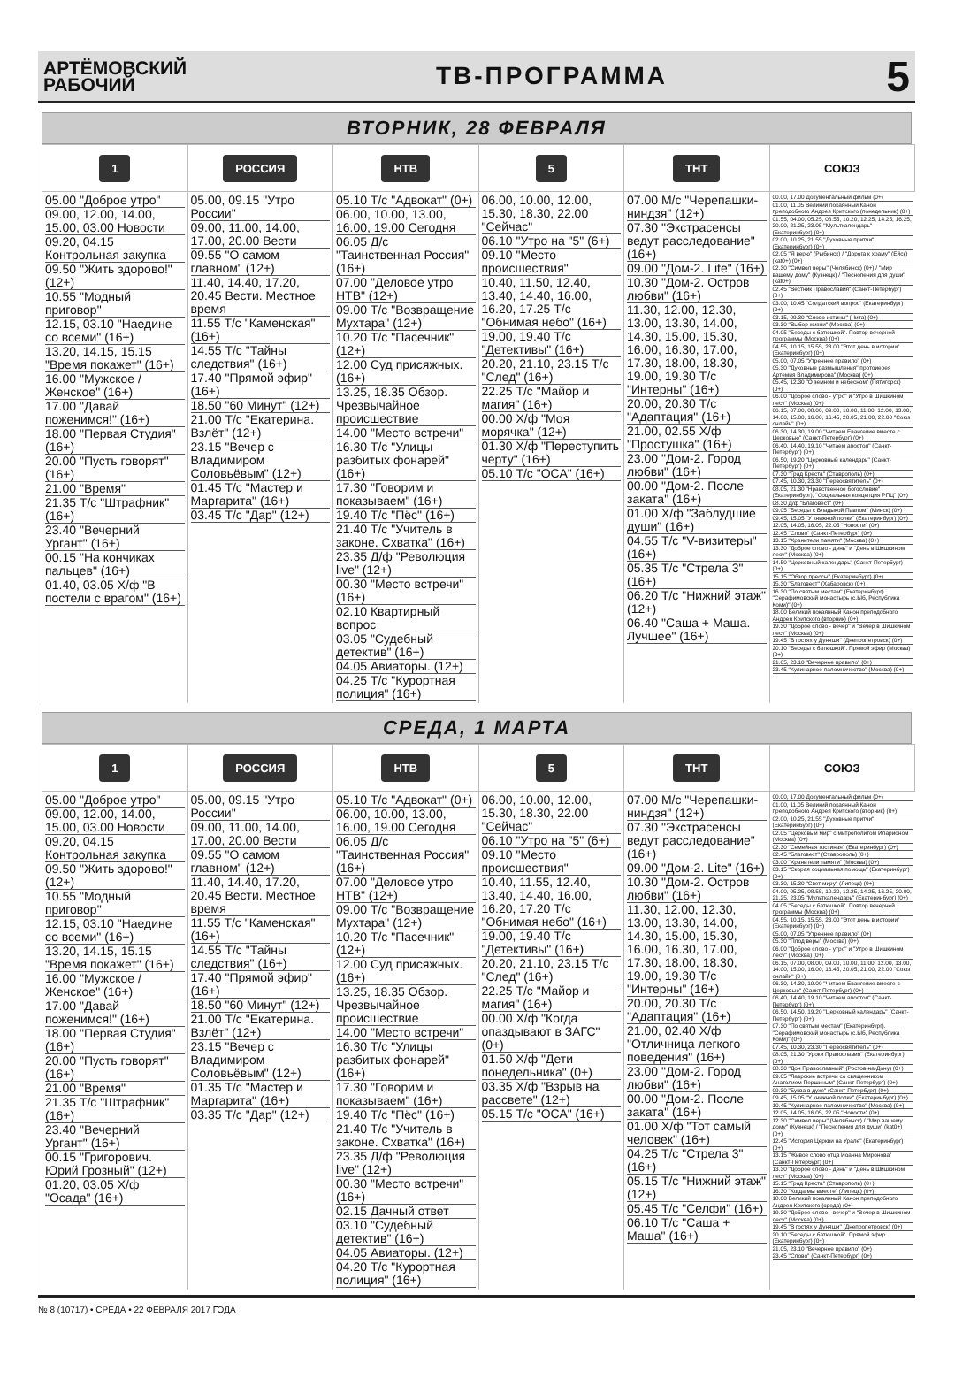АРТЁМОВСКИЙ
РАБОЧИЙ
ТВ-ПРОГРАММА
5
ВТОРНИК, 28 ФЕВРАЛЯ
| 1 | РОССИЯ | НТВ | 5 | ТНТ | СОЮЗ |
| --- | --- | --- | --- | --- | --- |
| 05.00 "Доброе утро" 09.00, 12.00, 14.00, 15.00, 03.00 Новости 09.20, 04.15 Контрольная закупка 09.50 "Жить здорово!" (12+) 10.55 "Модный приговор" 12.15, 03.10 "Наедине со всеми" (16+) 13.20, 14.15, 15.15 "Время покажет" (16+) 16.00 "Мужское / Женское" (16+) 17.00 "Давай поженимся!" (16+) 18.00 "Первая Студия" (16+) 20.00 "Пусть говорят" (16+) 21.00 "Время" 21.35 Т/с "Штрафник" (16+) 23.40 "Вечерний Ургант" (16+) 00.15 "На кончиках пальцев" (16+) 01.40, 03.05 Х/ф "В постели с врагом" (16+) | 05.00, 09.15 "Утро России" 09.00, 11.00, 14.00, 17.00, 20.00 Вести 09.55 "О самом главном" (12+) 11.40, 14.40, 17.20, 20.45 Вести. Местное время 11.55 Т/с "Каменская" (16+) 14.55 Т/с "Тайны следствия" (16+) 17.40 "Прямой эфир" (16+) 18.50 "60 Минут" (12+) 21.00 Т/с "Екатерина. Взлёт" (12+) 23.15 "Вечер с Владимиром Соловьёвым" (12+) 01.45 Т/с "Мастер и Маргарита" (16+) 03.45 Т/с "Дар" (12+) | 05.10 Т/с "Адвокат" (0+) 06.00, 10.00, 13.00, 16.00, 19.00 Сегодня 06.05 Д/с "Таинственная Россия" (16+) 07.00 "Деловое утро НТВ" (12+) 09.00 Т/с "Возвращение Мухтара" (12+) 10.20 Т/с "Пасечник" (12+) 12.00 Суд присяжных. (16+) 13.25, 18.35 Обзор. Чрезвычайное происшествие 14.00 "Место встречи" 16.30 Т/с "Улицы разбитых фонарей" (16+) 17.30 "Говорим и показываем" (16+) 19.40 Т/с "Пёс" (16+) 21.40 Т/с "Учитель в законе. Схватка" (16+) 23.35 Д/ф "Революция live" (12+) 00.30 "Место встречи" (16+) 02.10 Квартирный вопрос 03.05 "Судебный детектив" (16+) 04.05 Авиаторы. (12+) 04.25 Т/с "Курортная полиция" (16+) | 06.00, 10.00, 12.00, 15.30, 18.30, 22.00 "Сейчас" 06.10 "Утро на "5" (6+) 09.10 "Место происшествия" 10.40, 11.50, 12.40, 13.40, 14.40, 16.00, 16.20, 17.25 Т/с "Обнимая небо" (16+) 19.00, 19.40 Т/с "Детективы" (16+) 20.20, 21.10, 23.15 Т/с "След" (16+) 22.25 Т/с "Майор и магия" (16+) 00.00 Х/ф "Моя морячка" (12+) 01.30 Х/ф "Переступить черту" (16+) 05.10 Т/с "ОСА" (16+) | 07.00 М/с "Черепашки-ниндзя" (12+) 07.30 "Экстрасенсы ведут расследование" (16+) 09.00 "Дом-2. Lite" (16+) 10.30 "Дом-2. Остров любви" (16+) 11.30, 12.00, 12.30, 13.00, 13.30, 14.00, 14.30, 15.00, 15.30, 16.00, 16.30, 17.00, 17.30, 18.00, 18.30, 19.00, 19.30 Т/с "Интерны" (16+) 20.00, 20.30 Т/с "Адаптация" (16+) 21.00, 02.55 Х/ф "Простушка" (16+) 23.00 "Дом-2. Город любви" (16+) 00.00 "Дом-2. После заката" (16+) 01.00 Х/ф "Заблудшие души" (16+) 04.55 Т/с "V-визитеры" (16+) 05.35 Т/с "Стрела 3" (16+) 06.20 Т/с "Нижний этаж" (12+) 06.40 "Саша + Маша. Лучшее" (16+) | 00.00, 17.00 Документальный фильм (0+) 01.00, 11.05 Великий покаянный Канон преподобного Андрея Критского (понедельник) (0+) 01.55, 04.00, 05.25, 08.55, 10.20, 12.25, 14.25, 16.25, 20.00, 21.25, 23.05 "Мульткалендарь" (Екатеринбург) (0+) 02.00, 10.25, 21.55 "Духовные притчи" (Екатеринбург) (0+) 02.05 "Я верю" (Рыбинск) / "Дорога к храму" (Ейск) (kat0+) (0+) 02.30 "Символ веры" (Челябинск) (0+) / "Мир вашему дому" (Кузнецк) / "Песнопения для души" (kat0+) 02.45 "Вестник Православия" (Санкт-Петербург) (0+) 03.00, 10.45 "Солдатский вопрос" (Екатеринбург) (0+) 03.15, 09.30 "Слово истины" (Чита) (0+) 03.30 "Выбор жизни" (Москва) (0+) 04.05 "Беседы с батюшкой". Повтор вечерней программы (Москва) (0+) 04.55, 10.15, 15.55, 23.00 "Этот день в истории" (Екатеринбург) (0+) 05.00, 07.05 "Утреннее правило" (0+) 05.30 "Духовные размышления" протоиерея Артемия Владимирова" (Москва) (0+) 05.45, 12.30 "О земном и небесном" (Пятигорск) (0+) 06.00 "Доброе слово - утро" и "Утро в Шишкином лесу" (Москва) (0+) 06.15, 07.00, 08.00, 09.00, 10.00, 11.00, 12.00, 13.00, 14.00, 15.00, 16.00, 16.45, 20.05, 21.00, 22.00 "Союз онлайн" (0+) 06.30, 14.30, 19.00 "Читаем Евангелие вместе с Церковью" (Санкт-Петербург) (0+) 06.40, 14.40, 19.10 "Читаем апостол" (Санкт-Петербург) (0+) 06.50, 19.20 "Церковный календарь" (Санкт-Петербург) (0+) 07.30 "Град Креста" (Ставрополь) (0+) 07.45, 10.30, 23.30 "Первосвятитель" (0+) 08.05, 21.30 "Нравственное богословие" (Екатеринбург), "Социальная концепция РПЦ" (0+) 08.30 Д/ф "Благовест" (0+) 09.05 "Беседы с Владыкой Павлом" (Минск) (0+) 09.45, 15.05 "У книжной полки" (Екатеринбург) (0+) 12.05, 14.05, 16.05, 22.05 "Новости" (0+) 12.45 "Слово" (Санкт-Петербург) (0+) 13.15 "Хранители памяти" (Москва) (0+) 13.30 "Доброе слово - день" и "День в Шишкином лесу" (Москва) (0+) 14.50 "Церковный календарь" (Санкт-Петербург) (0+) 15.15 "Обзор прессы" (Екатеринбург) (0+) 15.30 "Благовест" (Хабаровск) (0+) 16.30 "По святым местам" (Екатеринбург). "Серафимовский монастырь (с.Ыб, Республика Коми)" (0+) 18.00 Великий покаянный Канон преподобного Андрея Критского (вторник) (0+) 19.30 "Доброе слово - вечер" и "Вечер в Шишкином лесу" (Москва) (0+) 19.45 "В гостях у Дуняши" (Днепропетровск) (0+) 20.10 "Беседы с батюшкой". Прямой эфир (Москва) (0+) 21.05, 23.10 "Вечернее правило" (0+) 23.45 "Кулинарное паломничество" (Москва) (0+) |
СРЕДА, 1 МАРТА
| 1 | РОССИЯ | НТВ | 5 | ТНТ | СОЮЗ |
| --- | --- | --- | --- | --- | --- |
| 05.00 "Доброе утро" 09.00, 12.00, 14.00, 15.00, 03.00 Новости 09.20, 04.15 Контрольная закупка 09.50 "Жить здорово!" (12+) 10.55 "Модный приговор" 12.15, 03.10 "Наедине со всеми" (16+) 13.20, 14.15, 15.15 "Время покажет" (16+) 16.00 "Мужское / Женское" (16+) 17.00 "Давай поженимся!" (16+) 18.00 "Первая Студия" (16+) 20.00 "Пусть говорят" (16+) 21.00 "Время" 21.35 Т/с "Штрафник" (16+) 23.40 "Вечерний Ургант" (16+) 00.15 "Григорович. Юрий Грозный" (12+) 01.20, 03.05 Х/ф "Осада" (16+) | 05.00, 09.15 "Утро России" 09.00, 11.00, 14.00, 17.00, 20.00 Вести 09.55 "О самом главном" (12+) 11.40, 14.40, 17.20, 20.45 Вести. Местное время 11.55 Т/с "Каменская" (16+) 14.55 Т/с "Тайны следствия" (16+) 17.40 "Прямой эфир" (16+) 18.50 "60 Минут" (12+) 21.00 Т/с "Екатерина. Взлёт" (12+) 23.15 "Вечер с Владимиром Соловьёвым" (12+) 01.35 Т/с "Мастер и Маргарита" (16+) 03.35 Т/с "Дар" (12+) | 05.10 Т/с "Адвокат" (0+) 06.00, 10.00, 13.00, 16.00, 19.00 Сегодня 06.05 Д/с "Таинственная Россия" (16+) 07.00 "Деловое утро НТВ" (12+) 09.00 Т/с "Возвращение Мухтара" (12+) 10.20 Т/с "Пасечник" (12+) 12.00 Суд присяжных. (16+) 13.25, 18.35 Обзор. Чрезвычайное происшествие 14.00 "Место встречи" 16.30 Т/с "Улицы разбитых фонарей" (16+) 17.30 "Говорим и показываем" (16+) 19.40 Т/с "Пёс" (16+) 21.40 Т/с "Учитель в законе. Схватка" (16+) 23.35 Д/ф "Революция live" (12+) 00.30 "Место встречи" (16+) 02.15 Дачный ответ 03.10 "Судебный детектив" (16+) 04.05 Авиаторы. (12+) 04.20 Т/с "Курортная полиция" (16+) | 06.00, 10.00, 12.00, 15.30, 18.30, 22.00 "Сейчас" 06.10 "Утро на "5" (6+) 09.10 "Место происшествия" 10.40, 11.55, 12.40, 13.40, 14.40, 16.00, 16.20, 17.20 Т/с "Обнимая небо" (16+) 19.00, 19.40 Т/с "Детективы" (16+) 20.20, 21.10, 23.15 Т/с "След" (16+) 22.25 Т/с "Майор и магия" (16+) 00.00 Х/ф "Когда опаздывают в ЗАГС" (0+) 01.50 Х/ф "Дети понедельника" (0+) 03.35 Х/ф "Взрыв на рассвете" (12+) 05.15 Т/с "ОСА" (16+) | 07.00 М/с "Черепашки-ниндзя" (12+) 07.30 "Экстрасенсы ведут расследование" (16+) 09.00 "Дом-2. Lite" (16+) 10.30 "Дом-2. Остров любви" (16+) 11.30, 12.00, 12.30, 13.00, 13.30, 14.00, 14.30, 15.00, 15.30, 16.00, 16.30, 17.00, 17.30, 18.00, 18.30, 19.00, 19.30 Т/с "Интерны" (16+) 20.00, 20.30 Т/с "Адаптация" (16+) 21.00, 02.40 Х/ф "Отличница легкого поведения" (16+) 23.00 "Дом-2. Город любви" (16+) 00.00 "Дом-2. После заката" (16+) 01.00 Х/ф "Тот самый человек" (16+) 04.25 Т/с "Стрела 3" (16+) 05.15 Т/с "Нижний этаж" (12+) 05.45 Т/с "Селфи" (16+) 06.10 Т/с "Саша + Маша" (16+) | 00.00, 17.00 Документальный фильм (0+) 01.00, 11.05 Великий покаянный Канон преподобного Андрея Критского (вторник) (0+) 02.00, 10.25, 21.55 "Духовные притчи" (Екатеринбург) (0+) 02.05 "Церковь и мир" с митрополитом Иларионом (Москва) (0+) 02.30 "Семейная гостиная" (Екатеринбург) (0+) 02.45 "Благовест" (Ставрополь) (0+) 03.00 "Хранители памяти" (Москва) (0+) 03.15 "Скорая социальная помощь" (Екатеринбург) (0+) 03.30, 15.30 "Свет миру" (Липецк) (0+) 04.00, 05.25, 08.55, 10.20, 12.25, 14.25, 16.25, 20.00, 21.25, 23.05 "Мульткалендарь" (Екатеринбург) (0+) 04.05 "Беседы с батюшкой". Повтор вечерней программы (Москва) (0+) 04.55, 10.15, 15.55, 23.00 "Этот день в истории" (Екатеринбург) (0+) 05.00, 07.05 "Утреннее правило" (0+) 05.30 "Плод веры" (Москва) (0+) 06.00 "Доброе слово - утро" и "Утро в Шишкином лесу" (Москва) (0+) 06.15, 07.00, 08.00, 09.00, 10.00, 11.00, 12.00, 13.00, 14.00, 15.00, 16.00, 16.45, 20.05, 21.00, 22.00 "Союз онлайн" (0+) 06.30, 14.30, 19.00 "Читаем Евангелие вместе с Церковью" (Санкт-Петербург) (0+) 06.40, 14.40, 19.10 "Читаем апостол" (Санкт-Петербург) (0+) 06.50, 14.50, 19.20 "Церковный календарь" (Санкт-Петербург) (0+) 07.30 "По святым местам" (Екатеринбург). "Серафимовский монастырь (с.Ыб, Республика Коми)" (0+) 07.45, 10.30, 23.30 "Первосвятитель" (0+) 08.05, 21.30 "Уроки Православия" (Екатеринбург) (0+) 08.30 "Дон Православный" (Ростов-на-Дону) (0+) 09.05 "Лаврские встречи со священником Анатолием Першиным" (Санкт-Петербург) (0+) 09.30 "Буква в духе" (Санкт-Петербург) (0+) 09.45, 15.05 "У книжной полки" (Екатеринбург) (0+) 10.45 "Кулинарное паломничество" (Москва) (0+) 12.05, 14.05, 16.05, 22.05 "Новости" (0+) 12.30 "Символ веры" (Челябинск) / "Мир вашему дому" (Кузнецк) / "Песнопения для души" (kat0+) (0+) 12.45 "История Церкви на Урале" (Екатеринбург) (0+) 13.15 "Живое слово отца Иоанна Миронова" (Санкт-Петербург) (0+) 13.30 "Доброе слово - день" и "День в Шишкином лесу" (Москва) (0+) 15.15 "Град Креста" (Ставрополь) (0+) 16.30 "Когда мы вместе" (Липецк) (0+) 18.00 Великий покаянный Канон преподобного Андрея Критского (среда) (0+) 19.30 "Доброе слово - вечер" и "Вечер в Шишкином лесу" (Москва) (0+) 19.45 "В гостях у Дуняши" (Днепропетровск) (0+) 20.10 "Беседы с батюшкой". Прямой эфир (Екатеринбург) (0+) 21.05, 23.10 "Вечернее правило" (0+) 23.45 "Слово" (Санкт-Петербург) (0+) |
№ 8 (10717) • СРЕДА • 22 ФЕВРАЛЯ 2017 ГОДА